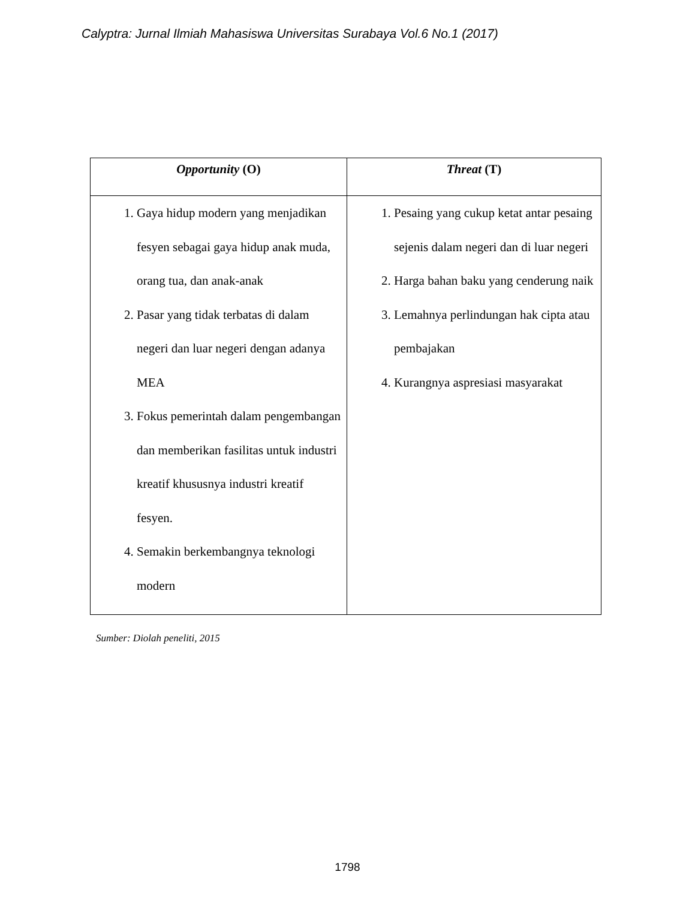Calyptra: Jurnal Ilmiah Mahasiswa Universitas Surabaya Vol.6 No.1 (2017)
| Opportunity (O) | Threat (T) |
| --- | --- |
| 1. Gaya hidup modern yang menjadikan fesyen sebagai gaya hidup anak muda, orang tua, dan anak-anak 2. Pasar yang tidak terbatas di dalam negeri dan luar negeri dengan adanya MEA 3. Fokus pemerintah dalam pengembangan dan memberikan fasilitas untuk industri kreatif khususnya industri kreatif fesyen. 4. Semakin berkembangnya teknologi modern | 1. Pesaing yang cukup ketat antar pesaing sejenis dalam negeri dan di luar negeri 2. Harga bahan baku yang cenderung naik 3. Lemahnya perlindungan hak cipta atau pembajakan 4. Kurangnya aspresiasi masyarakat |
Sumber: Diolah peneliti, 2015
1798